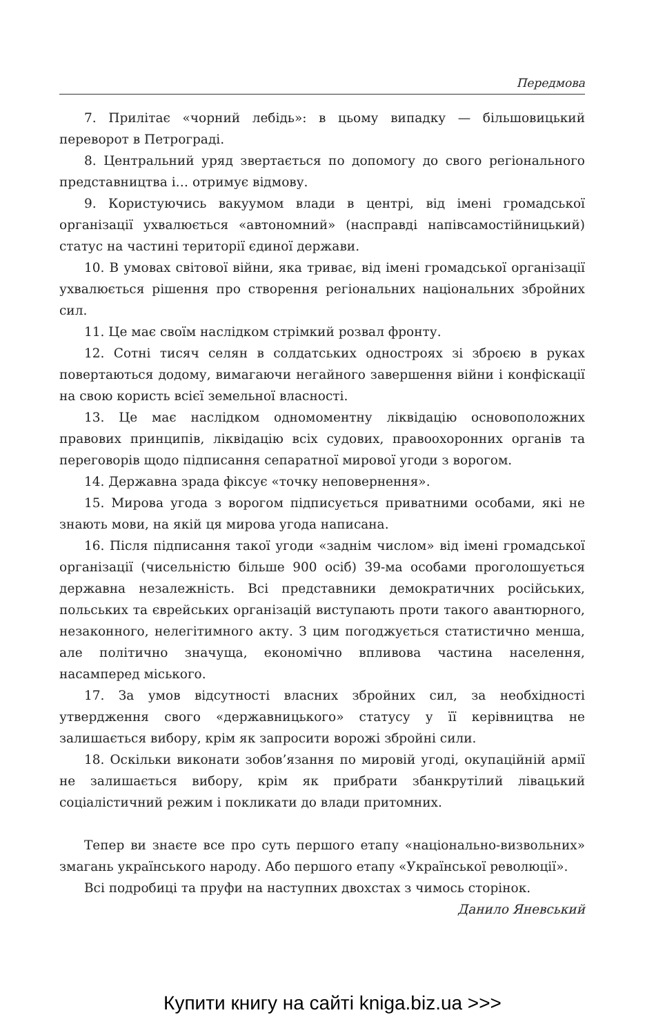Передмова
7. Прилітає «чорний лебідь»: в цьому випадку — більшовицький переворот в Петрограді.
8. Центральний уряд звертається по допомогу до свого регіонального представництва і… отримує відмову.
9. Користуючись вакуумом влади в центрі, від імені громадської організації ухвалюється «автономний» (насправді напівсамостійницький) статус на частині території єдиної держави.
10. В умовах світової війни, яка триває, від імені громадської організації ухвалюється рішення про створення регіональних національних збройних сил.
11. Це має своїм наслідком стрімкий розвал фронту.
12. Сотні тисяч селян в солдатських одностроях зі зброєю в руках повертаються додому, вимагаючи негайного завершення війни і конфіскації на свою користь всієї земельної власності.
13. Це має наслідком одномоментну ліквідацію основоположних правових принципів, ліквідацію всіх судових, правоохоронних органів та переговорів щодо підписання сепаратної мирової угоди з ворогом.
14. Державна зрада фіксує «точку неповернення».
15. Мирова угода з ворогом підписується приватними особами, які не знають мови, на якій ця мирова угода написана.
16. Після підписання такої угоди «заднім числом» від імені громадської організації (чисельністю більше 900 осіб) 39-ма особами проголошується державна незалежність. Всі представники демократичних російських, польських та єврейських організацій виступають проти такого авантюрного, незаконного, нелегітимного акту. З цим погоджується статистично менша, але політично значуща, економічно впливова частина населення, насамперед міського.
17. За умов відсутності власних збройних сил, за необхідності утвердження свого «державницького» статусу у її керівництва не залишається вибору, крім як запросити ворожі збройні сили.
18. Оскільки виконати зобов’язання по мировій угоді, окупаційній армії не залишається вибору, крім як прибрати збанкрутілий лівацький соціалістичний режим і покликати до влади притомних.
Тепер ви знаєте все про суть першого етапу «національно-визвольних» змагань українського народу. Або першого етапу «Української революції».
Всі подробиці та пруфи на наступних двохстах з чимось сторінок.
Данило Яневський
Купити книгу на сайті kniga.biz.ua >>>